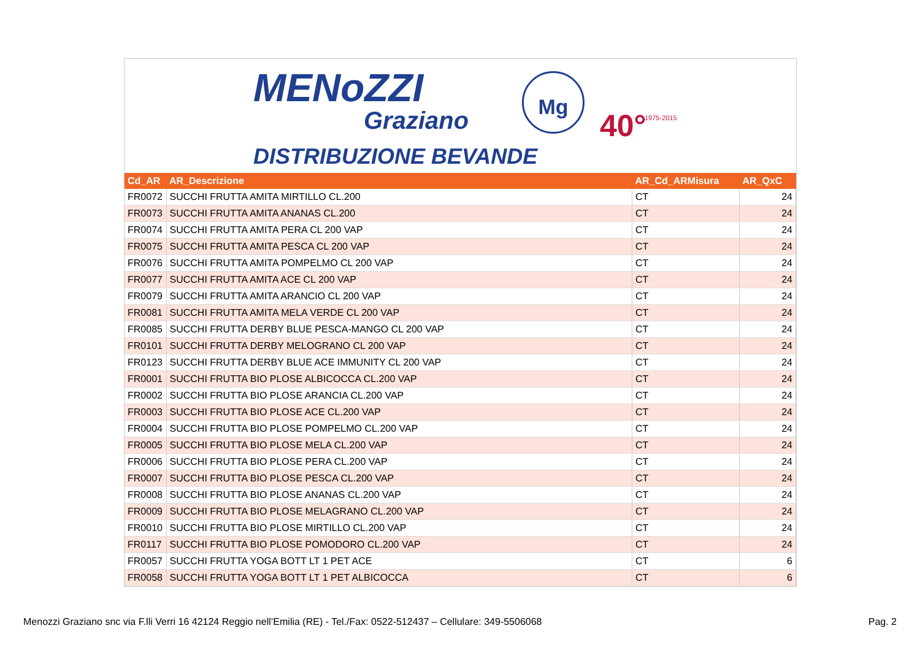MENoZZI
Graziano
DISTRIBUZIONE BEVANDE
Mg
40° 1975-2015
| Cd_AR | AR_Descrizione | AR_Cd_ARMisura | AR_QxC |
| --- | --- | --- | --- |
| FR0072 | SUCCHI FRUTTA AMITA MIRTILLO CL.200 | CT | 24 |
| FR0073 | SUCCHI FRUTTA AMITA ANANAS CL.200 | CT | 24 |
| FR0074 | SUCCHI FRUTTA AMITA PERA CL 200 VAP | CT | 24 |
| FR0075 | SUCCHI FRUTTA AMITA PESCA CL 200 VAP | CT | 24 |
| FR0076 | SUCCHI FRUTTA AMITA POMPELMO CL 200 VAP | CT | 24 |
| FR0077 | SUCCHI FRUTTA AMITA ACE CL 200 VAP | CT | 24 |
| FR0079 | SUCCHI FRUTTA AMITA ARANCIO CL 200 VAP | CT | 24 |
| FR0081 | SUCCHI FRUTTA AMITA MELA VERDE CL 200 VAP | CT | 24 |
| FR0085 | SUCCHI FRUTTA DERBY BLUE PESCA-MANGO CL 200 VAP | CT | 24 |
| FR0101 | SUCCHI FRUTTA DERBY MELOGRANO CL 200 VAP | CT | 24 |
| FR0123 | SUCCHI FRUTTA DERBY BLUE ACE IMMUNITY CL 200 VAP | CT | 24 |
| FR0001 | SUCCHI FRUTTA BIO PLOSE ALBICOCCA CL.200 VAP | CT | 24 |
| FR0002 | SUCCHI FRUTTA BIO PLOSE ARANCIA CL.200 VAP | CT | 24 |
| FR0003 | SUCCHI FRUTTA BIO PLOSE ACE CL.200 VAP | CT | 24 |
| FR0004 | SUCCHI FRUTTA BIO PLOSE POMPELMO CL.200 VAP | CT | 24 |
| FR0005 | SUCCHI FRUTTA BIO PLOSE MELA CL.200 VAP | CT | 24 |
| FR0006 | SUCCHI FRUTTA BIO PLOSE PERA CL.200 VAP | CT | 24 |
| FR0007 | SUCCHI FRUTTA BIO PLOSE PESCA CL.200 VAP | CT | 24 |
| FR0008 | SUCCHI FRUTTA BIO PLOSE ANANAS CL.200 VAP | CT | 24 |
| FR0009 | SUCCHI FRUTTA BIO PLOSE MELAGRANO CL.200 VAP | CT | 24 |
| FR0010 | SUCCHI FRUTTA BIO PLOSE MIRTILLO CL.200 VAP | CT | 24 |
| FR0117 | SUCCHI FRUTTA BIO PLOSE POMODORO CL.200 VAP | CT | 24 |
| FR0057 | SUCCHI FRUTTA YOGA BOTT LT 1 PET ACE | CT | 6 |
| FR0058 | SUCCHI FRUTTA YOGA BOTT LT 1 PET ALBICOCCA | CT | 6 |
Menozzi Graziano snc via F.lli Verri 16 42124 Reggio nell’Emilia (RE) - Tel./Fax: 0522-512437 – Cellulare: 349-5506068 Pag. 2